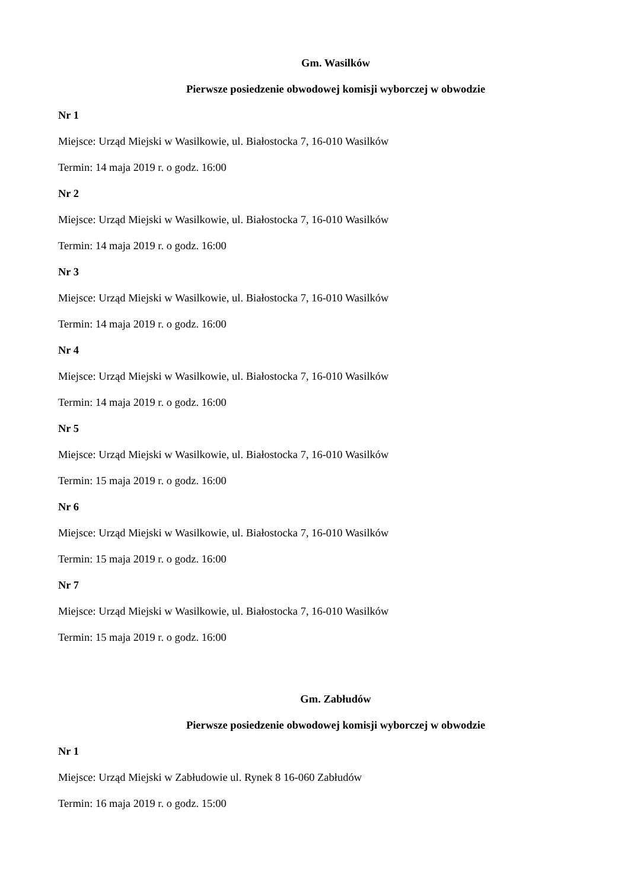Gm. Wasilków
Pierwsze posiedzenie obwodowej komisji wyborczej w obwodzie
Nr 1
Miejsce: Urząd Miejski w Wasilkowie, ul. Białostocka 7, 16-010 Wasilków
Termin: 14 maja 2019 r. o godz. 16:00
Nr 2
Miejsce: Urząd Miejski w Wasilkowie, ul. Białostocka 7, 16-010 Wasilków
Termin: 14 maja 2019 r. o godz. 16:00
Nr 3
Miejsce: Urząd Miejski w Wasilkowie, ul. Białostocka 7, 16-010 Wasilków
Termin: 14 maja 2019 r. o godz. 16:00
Nr 4
Miejsce: Urząd Miejski w Wasilkowie, ul. Białostocka 7, 16-010 Wasilków
Termin: 14 maja 2019 r. o godz. 16:00
Nr 5
Miejsce: Urząd Miejski w Wasilkowie, ul. Białostocka 7, 16-010 Wasilków
Termin: 15 maja 2019 r. o godz. 16:00
Nr 6
Miejsce: Urząd Miejski w Wasilkowie, ul. Białostocka 7, 16-010 Wasilków
Termin: 15 maja 2019 r. o godz. 16:00
Nr 7
Miejsce: Urząd Miejski w Wasilkowie, ul. Białostocka 7, 16-010 Wasilków
Termin: 15 maja 2019 r. o godz. 16:00
Gm. Zabłudów
Pierwsze posiedzenie obwodowej komisji wyborczej w obwodzie
Nr 1
Miejsce: Urząd Miejski w Zabłudowie ul. Rynek 8 16-060 Zabłudów
Termin: 16 maja 2019 r. o godz. 15:00